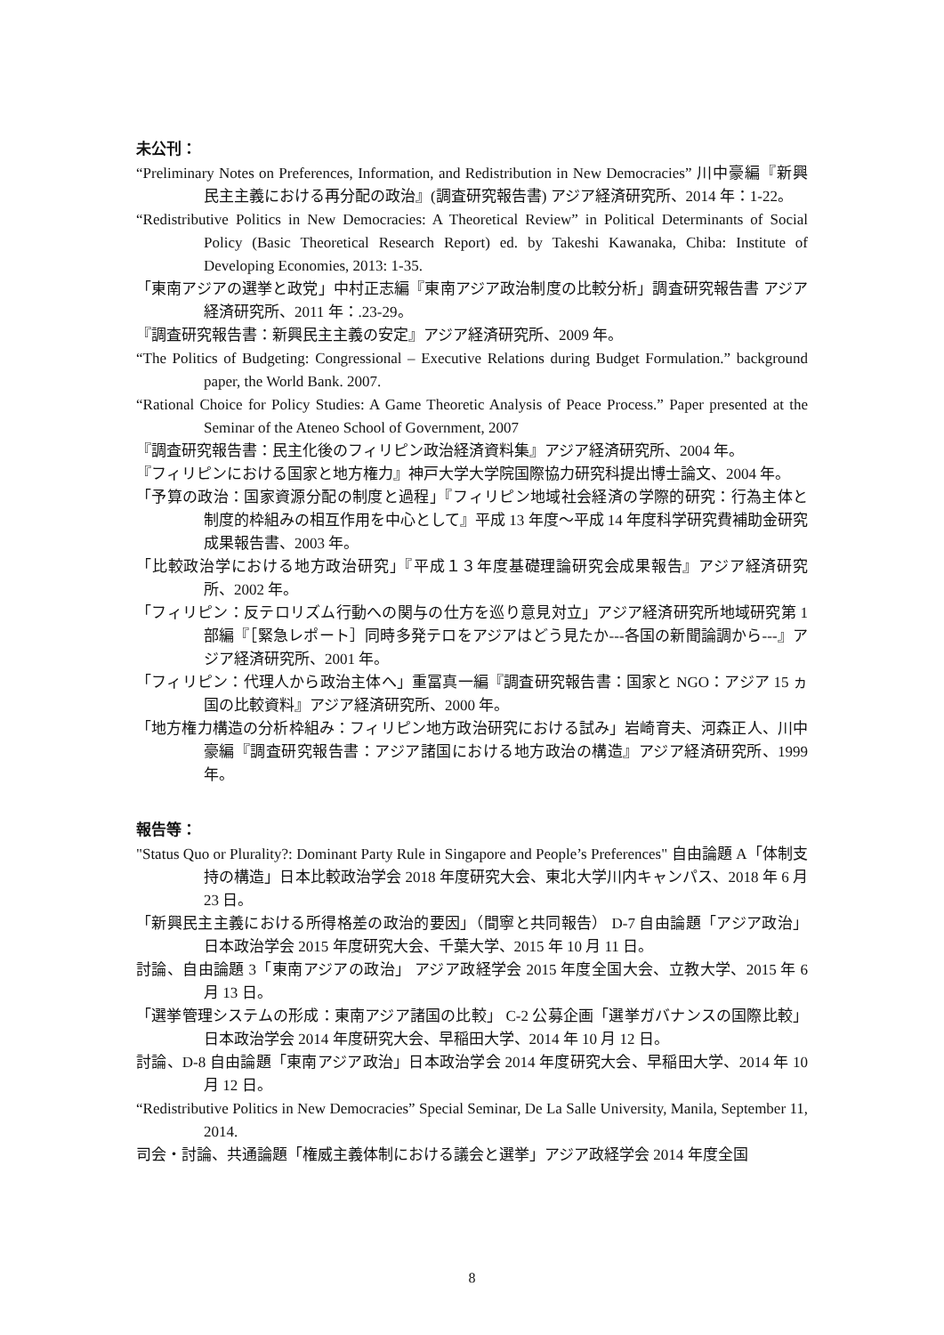未公刊：
“Preliminary Notes on Preferences, Information, and Redistribution in New Democracies” 川中豪編『新興民主主義における再分配の政治』(調査研究報告書) アジア経済研究所、2014 年：1-22。
“Redistributive Politics in New Democracies: A Theoretical Review” in Political Determinants of Social Policy (Basic Theoretical Research Report) ed. by Takeshi Kawanaka, Chiba: Institute of Developing Economies, 2013: 1-35.
「東南アジアの選挙と政党」中村正志編『東南アジア政治制度の比較分析」調査研究報告書 アジア経済研究所、2011 年：.23-29。
『調査研究報告書：新興民主主義の安定』アジア経済研究所、2009 年。
“The Politics of Budgeting: Congressional – Executive Relations during Budget Formulation.” background paper, the World Bank. 2007.
“Rational Choice for Policy Studies: A Game Theoretic Analysis of Peace Process.” Paper presented at the Seminar of the Ateneo School of Government, 2007
『調査研究報告書：民主化後のフィリピン政治経済資料集』アジア経済研究所、2004 年。
『フィリピンにおける国家と地方権力』神戸大学大学院国際協力研究科提出博士論文、2004 年。
「予算の政治：国家資源分配の制度と過程」『フィリピン地域社会経済の学際的研究：行為主体と制度的枠組みの相互作用を中心として』平成 13 年度～平成 14 年度科学研究費補助金研究成果報告書、2003 年。
「比較政治学における地方政治研究」『平成１３年度基礎理論研究会成果報告』アジア経済研究所、2002 年。
「フィリピン：反テロリズム行動への関与の仕方を巡り意見対立」アジア経済研究所地域研究第 1 部編『［緊急レポート］同時多発テロをアジアはどう見たか‐‐‐各国の新聞論調から‐‐‐』アジア経済研究所、2001 年。
「フィリピン：代理人から政治主体へ」重冨真一編『調査研究報告書：国家と NGO：アジア 15 ヵ国の比較資料』アジア経済研究所、2000 年。
「地方権力構造の分析枠組み：フィリピン地方政治研究における試み」岩崎育夫、河森正人、川中豪編『調査研究報告書：アジア諸国における地方政治の構造』アジア経済研究所、1999 年。
報告等：
"Status Quo or Plurality?: Dominant Party Rule in Singapore and People’s Preferences" 自由論題 A「体制支持の構造」日本比較政治学会 2018 年度研究大会、東北大学川内キャンパス、2018 年 6 月 23 日。
「新興民主主義における所得格差の政治的要因」（間寧と共同報告） D-7 自由論題「アジア政治」日本政治学会 2015 年度研究大会、千葉大学、2015 年 10 月 11 日。
討論、自由論題 3「東南アジアの政治」 アジア政経学会 2015 年度全国大会、立教大学、2015 年 6 月 13 日。
「選挙管理システムの形成：東南アジア諸国の比較」 C-2 公募企画「選挙ガバナンスの国際比較」日本政治学会 2014 年度研究大会、早稲田大学、2014 年 10 月 12 日。
討論、D-8 自由論題「東南アジア政治」日本政治学会 2014 年度研究大会、早稲田大学、2014 年 10 月 12 日。
“Redistributive Politics in New Democracies” Special Seminar, De La Salle University, Manila, September 11, 2014.
司会・討論、共通論題「権威主義体制における議会と選挙」アジア政経学会 2014 年度全国
8